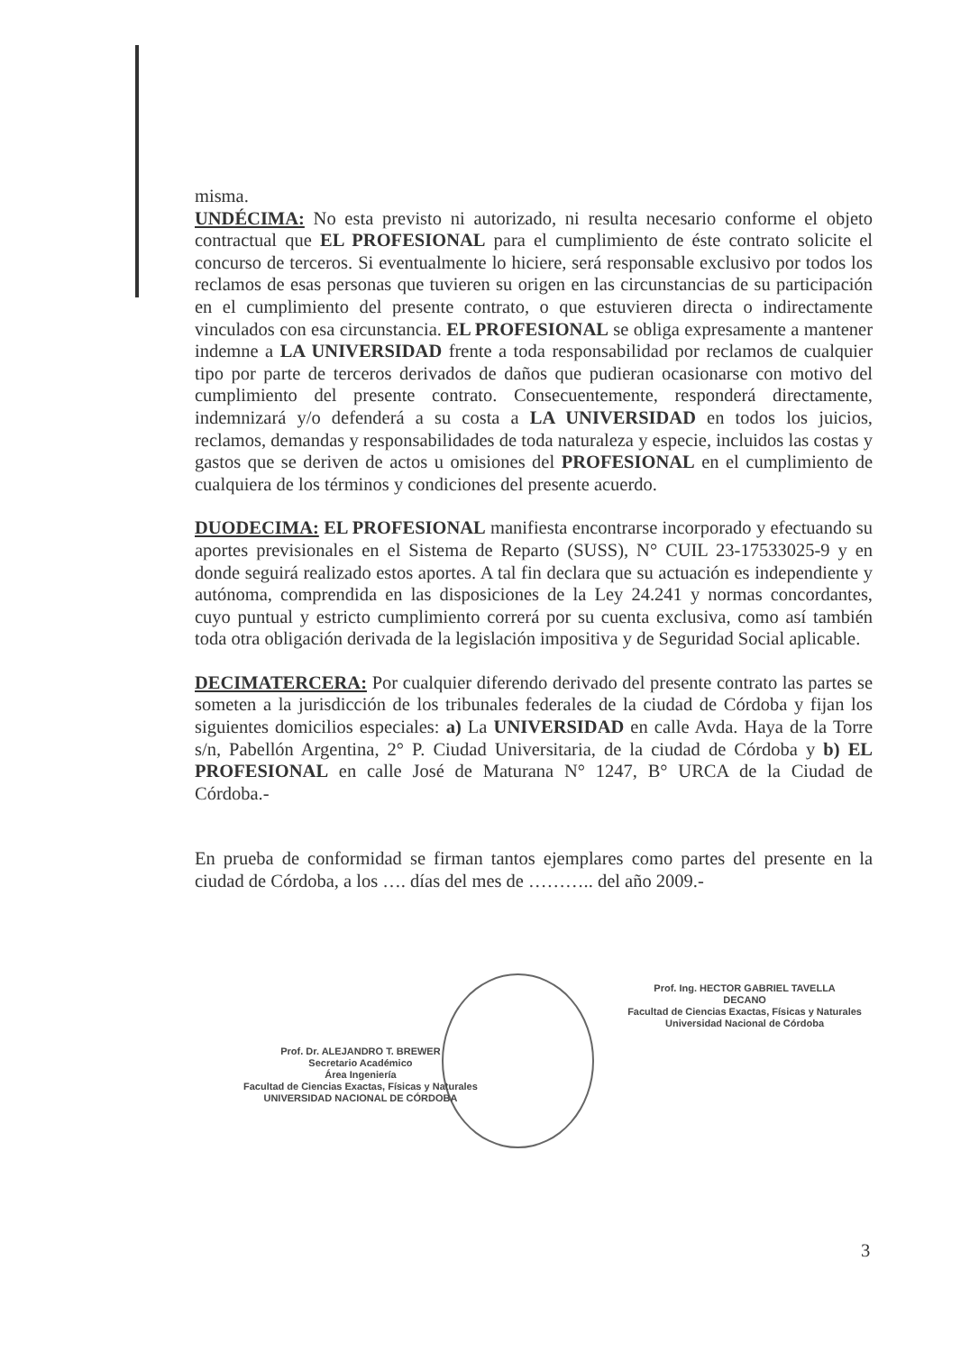misma.
UNDÉCIMA: No esta previsto ni autorizado, ni resulta necesario conforme el objeto contractual que EL PROFESIONAL para el cumplimiento de éste contrato solicite el concurso de terceros. Si eventualmente lo hiciere, será responsable exclusivo por todos los reclamos de esas personas que tuvieren su origen en las circunstancias de su participación en el cumplimiento del presente contrato, o que estuvieren directa o indirectamente vinculados con esa circunstancia. EL PROFESIONAL se obliga expresamente a mantener indemne a LA UNIVERSIDAD frente a toda responsabilidad por reclamos de cualquier tipo por parte de terceros derivados de daños que pudieran ocasionarse con motivo del cumplimiento del presente contrato. Consecuentemente, responderá directamente, indemnizará y/o defenderá a su costa a LA UNIVERSIDAD en todos los juicios, reclamos, demandas y responsabilidades de toda naturaleza y especie, incluidos las costas y gastos que se deriven de actos u omisiones del PROFESIONAL en el cumplimiento de cualquiera de los términos y condiciones del presente acuerdo.
DUODECIMA: EL PROFESIONAL manifiesta encontrarse incorporado y efectuando su aportes previsionales en el Sistema de Reparto (SUSS), N° CUIL 23-17533025-9 y en donde seguirá realizado estos aportes. A tal fin declara que su actuación es independiente y autónoma, comprendida en las disposiciones de la Ley 24.241 y normas concordantes, cuyo puntual y estricto cumplimiento correrá por su cuenta exclusiva, como así también toda otra obligación derivada de la legislación impositiva y de Seguridad Social aplicable.
DECIMATERCERA: Por cualquier diferendo derivado del presente contrato las partes se someten a la jurisdicción de los tribunales federales de la ciudad de Córdoba y fijan los siguientes domicilios especiales: a) La UNIVERSIDAD en calle Avda. Haya de la Torre s/n, Pabellón Argentina, 2° P. Ciudad Universitaria, de la ciudad de Córdoba y b) EL PROFESIONAL en calle José de Maturana N° 1247, B° URCA de la Ciudad de Córdoba.-
En prueba de conformidad se firman tantos ejemplares como partes del presente en la ciudad de Córdoba, a los …. días del mes de ……….. del año 2009.-
Prof. Dr. ALEJANDRO T. BREWER
Secretario Académico
Área Ingeniería
Facultad de Ciencias Exactas, Físicas y Naturales
UNIVERSIDAD NACIONAL DE CÓRDOBA
Prof. Ing. HECTOR GABRIEL TAVELLA
DECANO
Facultad de Ciencias Exactas, Físicas y Naturales
Universidad Nacional de Córdoba
3